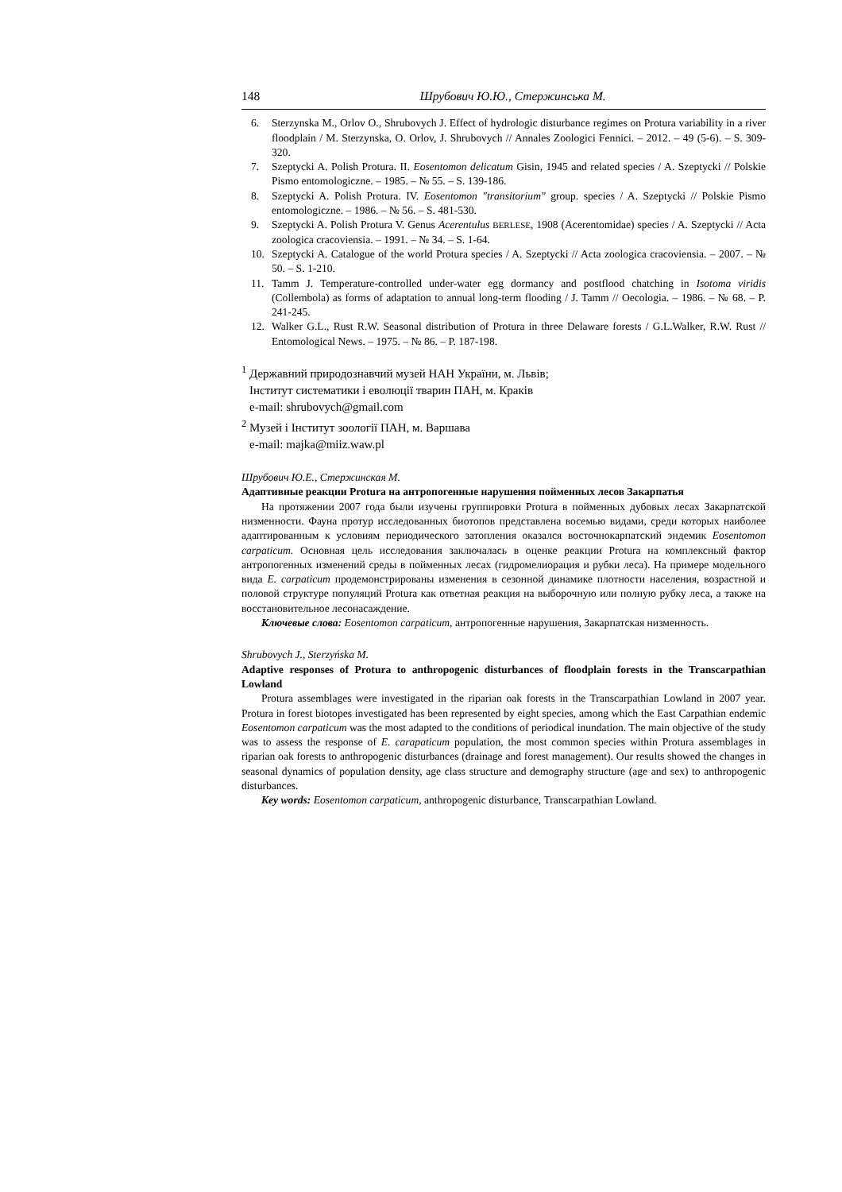148 Шрубович Ю.Ю., Стержинська М.
6. Sterzynska M., Orlov O., Shrubovych J. Effect of hydrologic disturbance regimes on Protura variability in a river floodplain / M. Sterzynska, O. Orlov, J. Shrubovych // Annales Zoologici Fennici. – 2012. – 49 (5-6). – S. 309-320.
7. Szeptycki A. Polish Protura. II. Eosentomon delicatum Gisin, 1945 and related species / A. Szeptycki // Polskie Pismo entomologiczne. – 1985. – № 55. – S. 139-186.
8. Szeptycki A. Polish Protura. IV. Eosentomon "transitorium" group. species / A. Szeptycki // Polskie Pismo entomologiczne. – 1986. – № 56. – S. 481-530.
9. Szeptycki A. Polish Protura V. Genus Acerentulus BERLESE, 1908 (Acerentomidae) species / A. Szeptycki // Acta zoologica cracoviensia. – 1991. – № 34. – S. 1-64.
10. Szeptycki A. Catalogue of the world Protura species / A. Szeptycki // Acta zoologica cracoviensia. – 2007. – № 50. – S. 1-210.
11. Tamm J. Temperature-controlled under-water egg dormancy and postflood chatching in Isotoma viridis (Collembola) as forms of adaptation to annual long-term flooding / J. Tamm // Oecologia. – 1986. – № 68. – P. 241-245.
12. Walker G.L., Rust R.W. Seasonal distribution of Protura in three Delaware forests / G.L.Walker, R.W. Rust // Entomological News. – 1975. – № 86. – P. 187-198.
<sup>1</sup> Державний природознавчий музей НАН України, м. Львів;
Інститут систематики і еволюції тварин ПАН, м. Краків
e-mail: shrubovych@gmail.com
<sup>2</sup> Музей і Інститут зоології ПАН, м. Варшава
e-mail: majka@miiz.waw.pl
Шрубович Ю.Е., Стержинская М.
Адаптивные реакции Protura на антропогенные нарушения пойменных лесов Закарпатья
На протяжении 2007 года были изучены группировки Protura в пойменных дубовых лесах Закарпатской низменности. Фауна протур исследованных биотопов представлена восемью видами, среди которых наиболее адаптированным к условиям периодического затопления оказался восточнокарпатский эндемик Eosentomon carpaticum. Основная цель исследования заключалась в оценке реакции Protura на комплексный фактор антропогенных изменений среды в пойменных лесах (гидромелиорация и рубки леса). На примере модельного вида E. carpaticum продемонстрированы изменения в сезонной динамике плотности населения, возрастной и половой структуре популяций Protura как ответная реакция на выборочную или полную рубку леса, а также на восстановительное лесонасаждение.
Ключевые слова: Eosentomon carpaticum, антропогенные нарушения, Закарпатская низменность.
Shrubovych J., Sterzyńska M.
Adaptive responses of Protura to anthropogenic disturbances of floodplain forests in the Transcarpathian Lowland
Protura assemblages were investigated in the riparian oak forests in the Transcarpathian Lowland in 2007 year. Protura in forest biotopes investigated has been represented by eight species, among which the East Carpathian endemic Eosentomon carpaticum was the most adapted to the conditions of periodical inundation. The main objective of the study was to assess the response of E. carapaticum population, the most common species within Protura assemblages in riparian oak forests to anthropogenic disturbances (drainage and forest management). Our results showed the changes in seasonal dynamics of population density, age class structure and demography structure (age and sex) to anthropogenic disturbances.
Key words: Eosentomon carpaticum, anthropogenic disturbance, Transcarpathian Lowland.